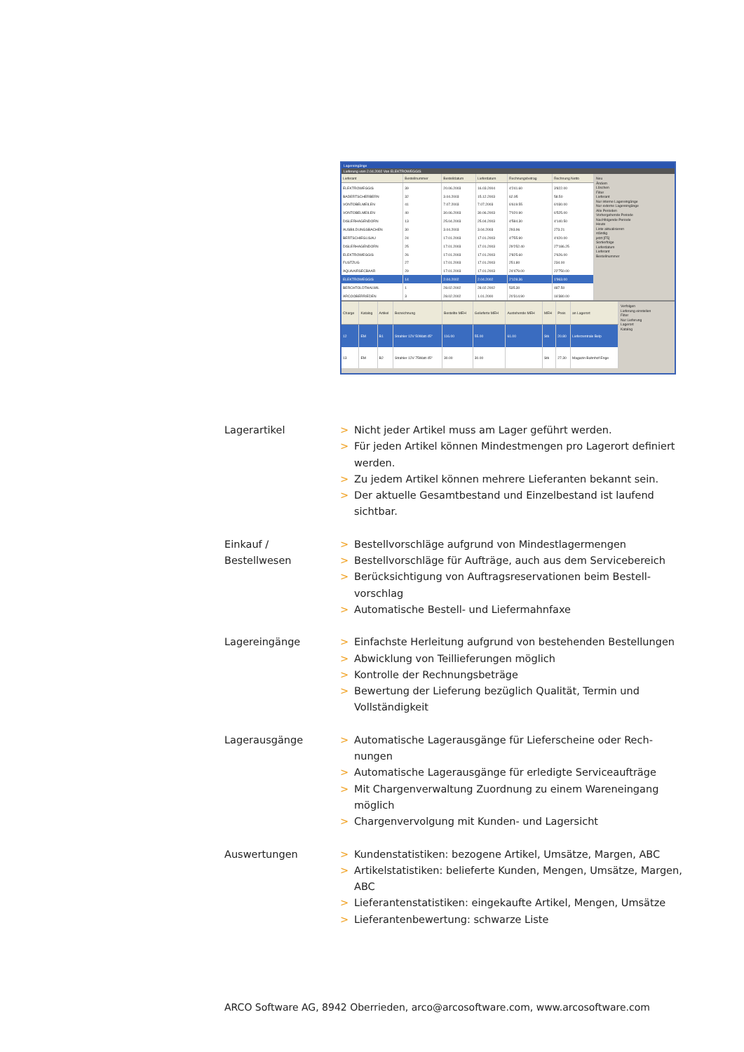Lagereingänge
Lieferung vom 2.04.2002 Von ELEKTROWEGGIS
| Lieferant | Bestellnummer | Bestelldatum | Lieferdatum | Rechnungsbetrag | Rechnung Netto |
| --- | --- | --- | --- | --- | --- |
| ELEKTROWEGGIS | 39 | 20.06.2003 | 16.03.2004 | 4'241.60 | 3'822.00 |
| BADERTSCHERBERN | 32 | 3.04.2003 | 15.12.2003 | 62.95 | 58.50 |
| VONTOBELMEILEN | 41 | 7.07.2003 | 7.07.2003 | 6'619.55 | 6'030.00 |
| VONTOBELMEILEN | 40 | 30.06.2003 | 30.06.2003 | 7'020.90 | 6'525.00 |
| DISLERHAGENDORN | 13 | 25.04.2003 | 25.04.2003 | 4'584.30 | 4'140.50 |
| AUSBILDUNGSBACHEN | 30 | 3.04.2003 | 3.04.2003 | 293.96 | 273.21 |
| BERTSCHIEGLISAU | 24 | 17.01.2003 | 17.01.2003 | 4'755.90 | 4'420.00 |
| DISLERHAGENDORN | 25 | 17.01.2003 | 17.01.2003 | 29'252.40 | 27'186.25 |
| ELEKTROWEGGIS | 26 | 17.01.2003 | 17.01.2003 | 2'825.60 | 2'626.00 |
| FUSTZUG | 27 | 17.01.2003 | 17.01.2003 | 251.80 | 234.00 |
| AQUAAIRSECBAAR | 29 | 17.01.2003 | 17.01.2003 | 24'479.00 | 22'750.00 |
| ELEKTROWEGGIS | 14 | 2.04.2002 | 2.04.2002 | 2'128.36 | 1'963.00 |
| BERCHTOLDTHALWIL | 1 | 28.02.2002 | 28.02.2002 | 535.30 | 487.50 |
| ARCOOBERRIEDEN | 3 | 28.02.2002 | 1.01.2000 | 20'314.90 | 16'380.00 |
Neu
Ändern
Löschen
Filter
Lieferant
Nur interne Lagereingänge
Nur externe Lagereingänge
Alle Perioden
Vorhergehende Periode
Nachfolgende Periode
Heute
Liste aktualisieren
ständig
jetzt [F5]
Sortierfolge
Lieferdatum
Lieferant
Bestellnummer
| Charge | Katalog | Artikel | Bezeichnung | Bestellte MEH | Gelieferte MEH | Austehende MEH | MEH | Preis | an Lagerort |
| --- | --- | --- | --- | --- | --- | --- | --- | --- | --- |
| 12 | EM | B1 | Strahler 12V 50Watt 45° | 116.00 | 55.00 | 61.00 | Stk | 20.80 | Lieferzentrale Belp |
| 13 | EM | B2 | Strahler 12V 75Watt 45° | 30.00 | 30.00 | | Stk | 27.30 | Magazin Bahnhof Enge |
Verfolgen
Lieferung einstellen
Filter
Nur Lieferung
Lagerort
Katalog
Lagerartikel
> Nicht jeder Artikel muss am Lager geführt werden.
> Für jeden Artikel können Mindestmengen pro Lagerort definiert werden.
> Zu jedem Artikel können mehrere Lieferanten bekannt sein.
> Der aktuelle Gesamtbestand und Einzelbestand ist laufend sichtbar.
Einkauf /
Bestellwesen
> Bestellvorschläge aufgrund von Mindestlagermengen
> Bestellvorschläge für Aufträge, auch aus dem Servicebereich
> Berücksichtigung von Auftragsreservationen beim Bestell­vorschlag
> Automatische Bestell- und Liefermahnfaxe
Lagereingänge
> Einfachste Herleitung aufgrund von bestehenden Bestellungen
> Abwicklung von Teillieferungen möglich
> Kontrolle der Rechnungsbeträge
> Bewertung der Lieferung bezüglich Qualität, Termin und Vollständigkeit
Lagerausgänge
> Automatische Lagerausgänge für Lieferscheine oder Rech­nungen
> Automatische Lagerausgänge für erledigte Serviceaufträge
> Mit Chargenverwaltung Zuordnung zu einem Wareneingang möglich
> Chargenvervolgung mit Kunden- und Lagersicht
Auswertungen
> Kundenstatistiken: bezogene Artikel, Umsätze, Margen, ABC
> Artikelstatistiken: belieferte Kunden, Mengen, Umsätze, Margen, ABC
> Lieferantenstatistiken: eingekaufte Artikel, Mengen, Umsätze
> Lieferantenbewertung: schwarze Liste
ARCO Software AG, 8942 Oberrieden, arco@arcosoftware.com, www.arcosoftware.com